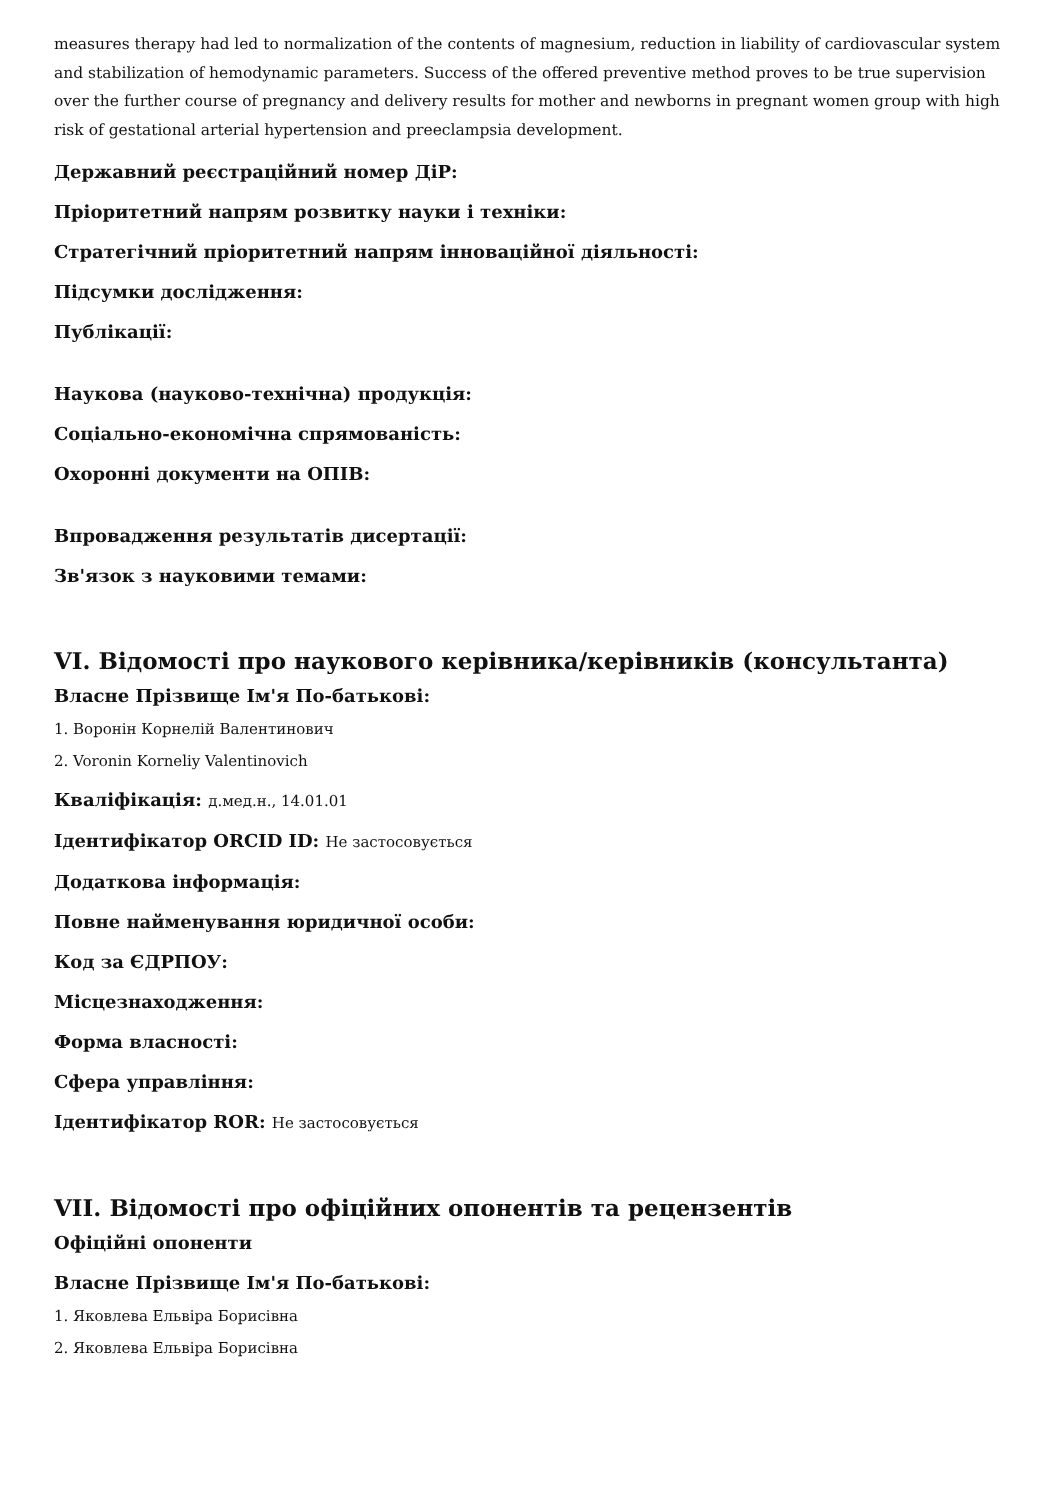measures therapy had led to normalization of the contents of magnesium, reduction in liability of cardiovascular system and stabilization of hemodynamic parameters. Success of the offered preventive method proves to be true supervision over the further course of pregnancy and delivery results for mother and newborns in pregnant women group with high risk of gestational arterial hypertension and preeclampsia development.
Державний реєстраційний номер ДіР:
Пріоритетний напрям розвитку науки і техніки:
Стратегічний пріоритетний напрям інноваційної діяльності:
Підсумки дослідження:
Публікації:
Наукова (науково-технічна) продукція:
Соціально-економічна спрямованість:
Охоронні документи на ОПІВ:
Впровадження результатів дисертації:
Зв'язок з науковими темами:
VI. Відомості про наукового керівника/керівників (консультанта)
Власне Прізвище Ім'я По-батькові:
1. Воронін Корнелій Валентинович
2. Voronin Korneliy Valentinovich
Кваліфікація: д.мед.н., 14.01.01
Ідентифікатор ORCID ID: Не застосовується
Додаткова інформація:
Повне найменування юридичної особи:
Код за ЄДРПОУ:
Місцезнаходження:
Форма власності:
Сфера управління:
Ідентифікатор ROR: Не застосовується
VII. Відомості про офіційних опонентів та рецензентів
Офіційні опоненти
Власне Прізвище Ім'я По-батькові:
1. Яковлева Ельвіра Борисівна
2. Яковлева Ельвіра Борисівна